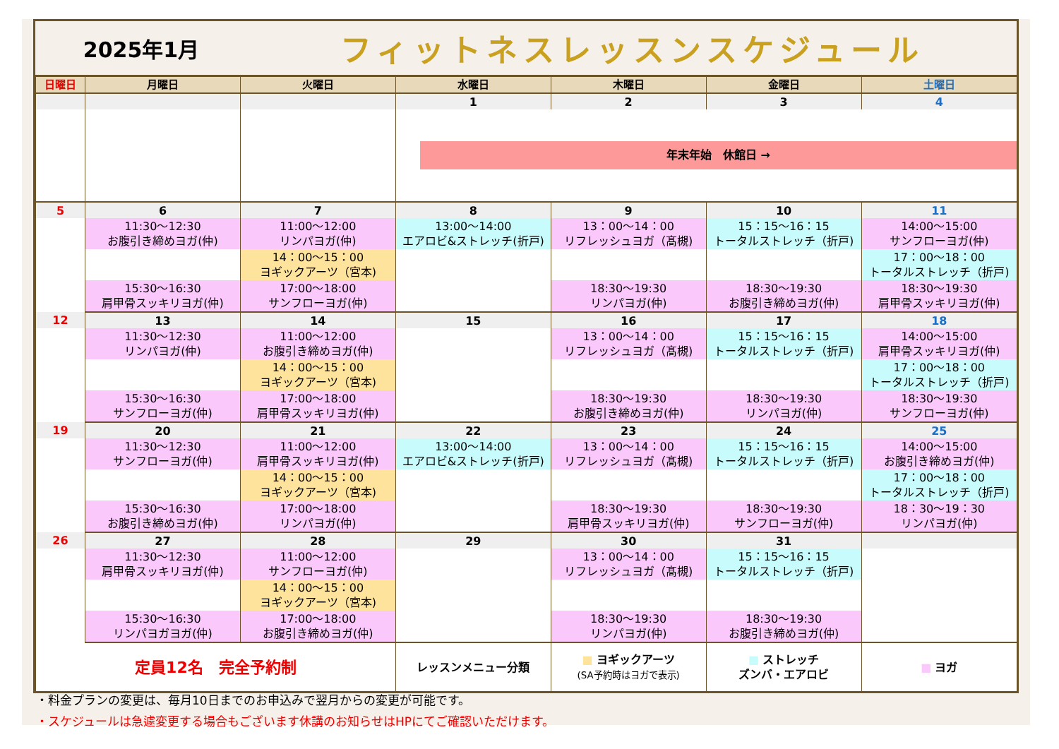2025年1月
フィットネスレッスンスケジュール
| 日曜日 | 月曜日 | 火曜日 | 水曜日 | 木曜日 | 金曜日 | 土曜日 |
| --- | --- | --- | --- | --- | --- | --- |
| | | | 1 | 2 | 3 | 4 |
| | | | 年末年始 休館日 → | | | |
| 5 | 6 | 7 | 8 | 9 | 10 | 11 |
| | 11:30～12:30 お腹引き締めヨガ(仲) | 11:00～12:00 リンパヨガ(仲) | 13:00～14:00 エアロビ&ストレッチ(折戸) | 13：00～14：00 リフレッシュヨガ（髙槻) | 15：15～16：15 トータルストレッチ（折戸) | 14:00～15:00 サンフローヨガ(仲) |
| | | 14：00～15：00 ヨギックアーツ（宮本) | | | | 17：00～18：00 トータルストレッチ（折戸) |
| | 15:30～16:30 肩甲骨スッキリヨガ(仲) | 17:00～18:00 サンフローヨガ(仲) | | 18:30～19:30 リンパヨガ(仲) | 18:30～19:30 お腹引き締めヨガ(仲) | 18:30～19:30 肩甲骨スッキリヨガ(仲) |
| 12 | 13 | 14 | 15 | 16 | 17 | 18 |
| | 11:30～12:30 リンパヨガ(仲) | 11:00～12:00 お腹引き締めヨガ(仲) | | 13：00～14：00 リフレッシュヨガ（髙槻) | 15：15～16：15 トータルストレッチ（折戸) | 14:00～15:00 肩甲骨スッキリヨガ(仲) |
| | | 14：00～15：00 ヨギックアーツ（宮本) | | | | 17：00～18：00 トータルストレッチ（折戸) |
| | 15:30～16:30 サンフローヨガ(仲) | 17:00～18:00 肩甲骨スッキリヨガ(仲) | | 18:30～19:30 お腹引き締めヨガ(仲) | 18:30～19:30 リンパヨガ(仲) | 18:30～19:30 サンフローヨガ(仲) |
| 19 | 20 | 21 | 22 | 23 | 24 | 25 |
| | 11:30～12:30 サンフローヨガ(仲) | 11:00～12:00 肩甲骨スッキリヨガ(仲) | 13:00～14:00 エアロビ&ストレッチ(折戸) | 13：00～14：00 リフレッシュヨガ（髙槻) | 15：15～16：15 トータルストレッチ（折戸) | 14:00～15:00 お腹引き締めヨガ(仲) |
| | | 14：00～15：00 ヨギックアーツ（宮本) | | | | 17：00～18：00 トータルストレッチ（折戸) |
| | 15:30～16:30 お腹引き締めヨガ(仲) | 17:00～18:00 リンパヨガ(仲) | | 18:30～19:30 肩甲骨スッキリヨガ(仲) | 18:30～19:30 サンフローヨガ(仲) | 18：30～19：30 リンパヨガ(仲) |
| 26 | 27 | 28 | 29 | 30 | 31 | |
| | 11:30～12:30 肩甲骨スッキリヨガ(仲) | 11:00～12:00 サンフローヨガ(仲) | | 13：00～14：00 リフレッシュヨガ（髙槻) | 15：15～16：15 トータルストレッチ（折戸) | |
| | | 14：00～15：00 ヨギックアーツ（宮本) | | | | |
| | 15:30～16:30 リンパヨガヨガ(仲) | 17:00～18:00 お腹引き締めヨガ(仲) | | 18:30～19:30 リンパヨガ(仲) | 18:30～19:30 お腹引き締めヨガ(仲) | |
| 定員12名 完全予約制 | | | レッスンメニュー分類 | ■ ヨギックアーツ (SA予約時はヨガで表示) | ■ ストレッチ ズンバ・エアロビ | ■ ヨガ |
・料金プランの変更は、毎月10日までのお申込みで翌月からの変更が可能です。
・スケジュールは急遽変更する場合もございます休講のお知らせはHPにてご確認いただけます。